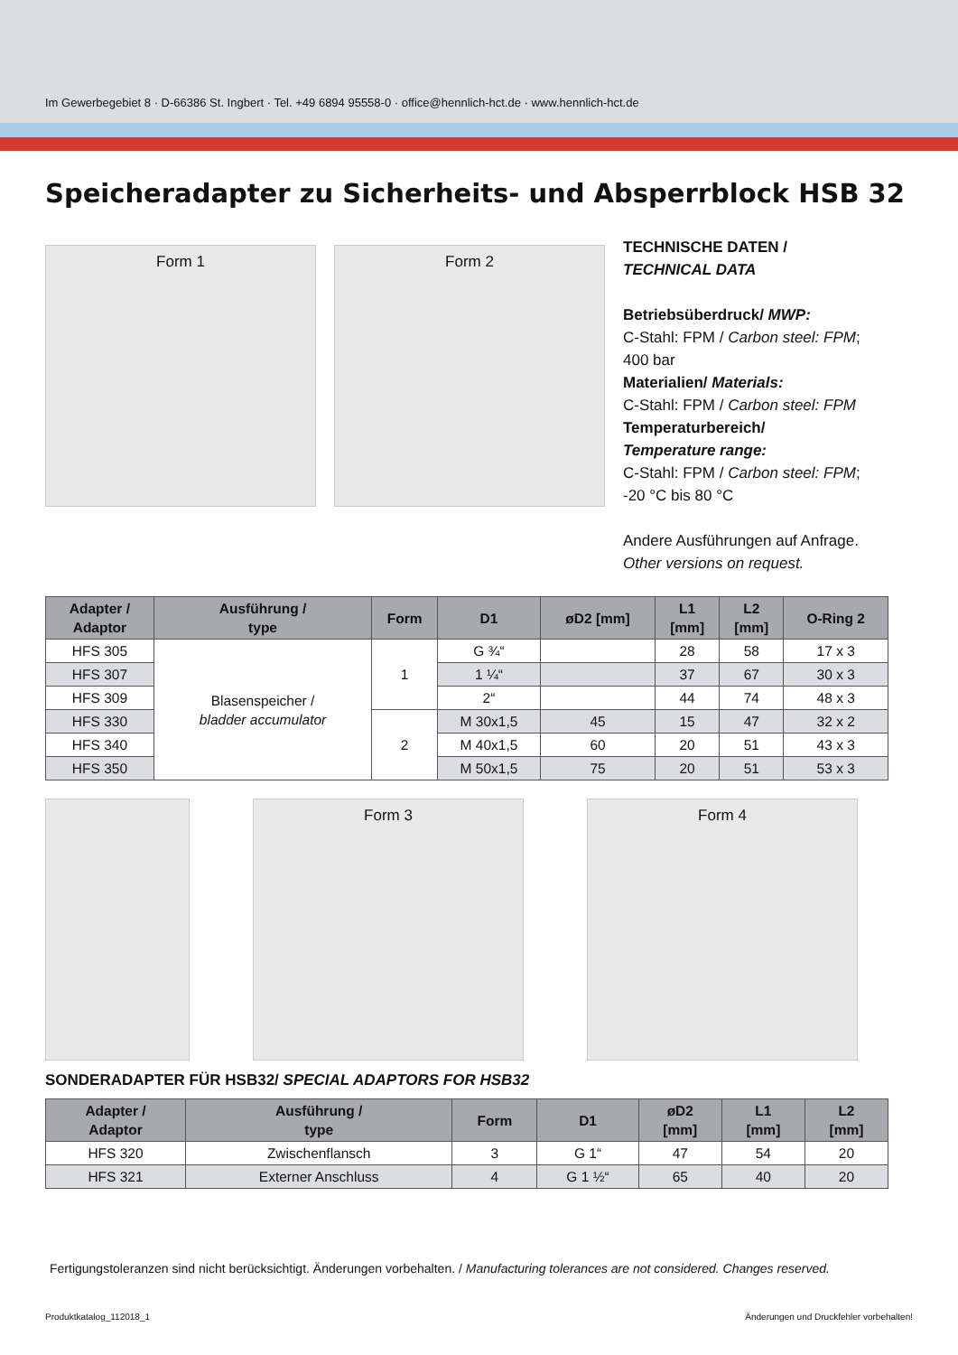Im Gewerbegebiet 8 · D-66386 St. Ingbert · Tel. +49 6894 95558-0 · office@hennlich-hct.de · www.hennlich-hct.de
Speicheradapter zu Sicherheits- und Absperrblock HSB 32
Form 1 Form 2
TECHNISCHE DATEN /
TECHNICAL DATA
Betriebsüberdruck/ MWP:
C-Stahl: FPM / Carbon steel: FPM;
400 bar
Materialien/ Materials:
C-Stahl: FPM / Carbon steel: FPM
Temperaturbereich/
Temperature range:
C-Stahl: FPM / Carbon steel: FPM;
-20 °C bis 80 °C
Andere Ausführungen auf Anfrage.
Other versions on request.
| Adapter / Adaptor | Ausführung / type | Form | D1 | øD2 [mm] | L1 [mm] | L2 [mm] | O-Ring 2 |
| --- | --- | --- | --- | --- | --- | --- | --- |
| HFS 305 | Blasenspeicher / bladder accumulator | 1 | G ¾“ | | 28 | 58 | 17 x 3 |
| HFS 307 | | | 1 ¼“ | | 37 | 67 | 30 x 3 |
| HFS 309 | | | 2“ | | 44 | 74 | 48 x 3 |
| HFS 330 | | 2 | M 30x1,5 | 45 | 15 | 47 | 32 x 2 |
| HFS 340 | | | M 40x1,5 | 60 | 20 | 51 | 43 x 3 |
| HFS 350 | | | M 50x1,5 | 75 | 20 | 51 | 53 x 3 |
Form 3 Form 4
SONDERADAPTER FÜR HSB32/ SPECIAL ADAPTORS FOR HSB32
| Adapter / Adaptor | Ausführung / type | Form | D1 | øD2 [mm] | L1 [mm] | L2 [mm] |
| --- | --- | --- | --- | --- | --- | --- |
| HFS 320 | Zwischenflansch | 3 | G 1“ | 47 | 54 | 20 |
| HFS 321 | Externer Anschluss | 4 | G 1 ½“ | 65 | 40 | 20 |
Fertigungstoleranzen sind nicht berücksichtigt. Änderungen vorbehalten. / Manufacturing tolerances are not considered. Changes reserved.
Produktkatalog_112018_1 Änderungen und Druckfehler vorbehalten!